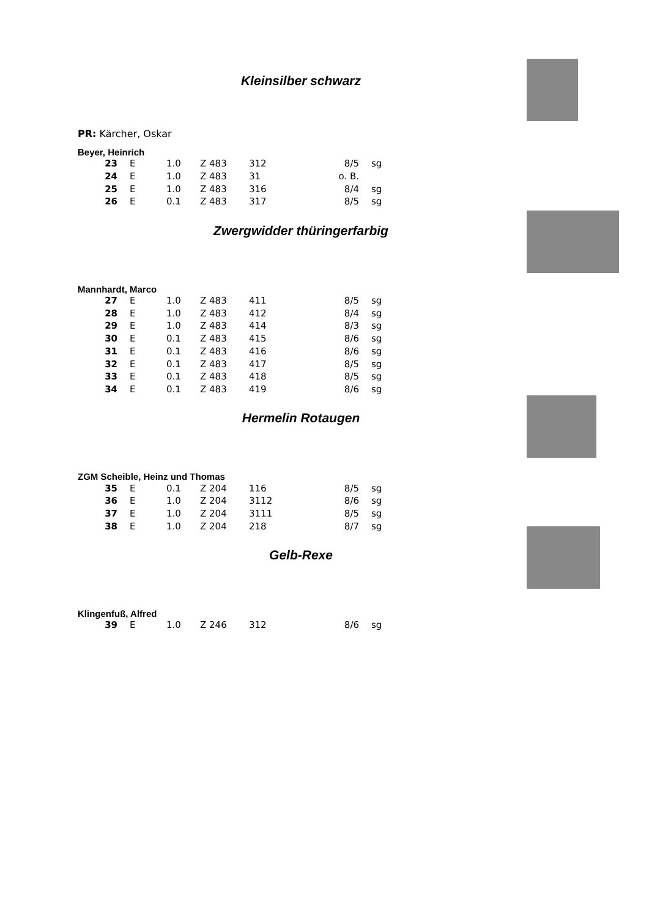Kleinsilber schwarz
PR: Kärcher, Oskar
Beyer, Heinrich
| 23 | E | 1.0 | Z 483 | 312 | 8/5 | sg |
| 24 | E | 1.0 | Z 483 | 31 | o. B. | |
| 25 | E | 1.0 | Z 483 | 316 | 8/4 | sg |
| 26 | E | 0.1 | Z 483 | 317 | 8/5 | sg |
Zwergwidder thüringerfarbig
Mannhardt, Marco
| 27 | E | 1.0 | Z 483 | 411 | 8/5 | sg |
| 28 | E | 1.0 | Z 483 | 412 | 8/4 | sg |
| 29 | E | 1.0 | Z 483 | 414 | 8/3 | sg |
| 30 | E | 0.1 | Z 483 | 415 | 8/6 | sg |
| 31 | E | 0.1 | Z 483 | 416 | 8/6 | sg |
| 32 | E | 0.1 | Z 483 | 417 | 8/5 | sg |
| 33 | E | 0.1 | Z 483 | 418 | 8/5 | sg |
| 34 | E | 0.1 | Z 483 | 419 | 8/6 | sg |
Hermelin Rotaugen
ZGM Scheible, Heinz und Thomas
| 35 | E | 0.1 | Z 204 | 116 | 8/5 | sg |
| 36 | E | 1.0 | Z 204 | 3112 | 8/6 | sg |
| 37 | E | 1.0 | Z 204 | 3111 | 8/5 | sg |
| 38 | E | 1.0 | Z 204 | 218 | 8/7 | sg |
Gelb-Rexe
Klingenfuß, Alfred
| 39 | E | 1.0 | Z 246 | 312 | 8/6 | sg |